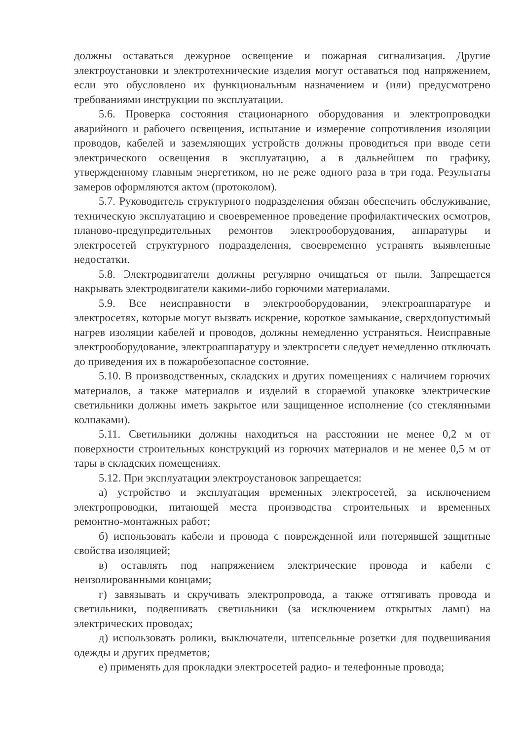должны оставаться дежурное освещение и пожарная сигнализация. Другие электроустановки и электротехнические изделия могут оставаться под напряжением, если это обусловлено их функциональным назначением и (или) предусмотрено требованиями инструкции по эксплуатации.
5.6. Проверка состояния стационарного оборудования и электропроводки аварийного и рабочего освещения, испытание и измерение сопротивления изоляции проводов, кабелей и заземляющих устройств должны проводиться при вводе сети электрического освещения в эксплуатацию, а в дальнейшем по графику, утвержденному главным энергетиком, но не реже одного раза в три года. Результаты замеров оформляются актом (протоколом).
5.7. Руководитель структурного подразделения обязан обеспечить обслуживание, техническую эксплуатацию и своевременное проведение профилактических осмотров, планово-предупредительных ремонтов электрооборудования, аппаратуры и электросетей структурного подразделения, своевременно устранять выявленные недостатки.
5.8. Электродвигатели должны регулярно очищаться от пыли. Запрещается накрывать электродвигатели какими-либо горючими материалами.
5.9. Все неисправности в электрооборудовании, электроаппаратуре и электросетях, которые могут вызвать искрение, короткое замыкание, сверхдопустимый нагрев изоляции кабелей и проводов, должны немедленно устраняться. Неисправные электрооборудование, электроаппаратуру и электросети следует немедленно отключать до приведения их в пожаробезопасное состояние.
5.10. В производственных, складских и других помещениях с наличием горючих материалов, а также материалов и изделий в сгораемой упаковке электрические светильники должны иметь закрытое или защищенное исполнение (со стеклянными колпаками).
5.11. Светильники должны находиться на расстоянии не менее 0,2 м от поверхности строительных конструкций из горючих материалов и не менее 0,5 м от тары в складских помещениях.
5.12. При эксплуатации электроустановок запрещается:
а) устройство и эксплуатация временных электросетей, за исключением электропроводки, питающей места производства строительных и временных ремонтно-монтажных работ;
б) использовать кабели и провода с поврежденной или потерявшей защитные свойства изоляцией;
в) оставлять под напряжением электрические провода и кабели с неизолированными концами;
г) завязывать и скручивать электропровода, а также оттягивать провода и светильники, подвешивать светильники (за исключением открытых ламп) на электрических проводах;
д) использовать ролики, выключатели, штепсельные розетки для подвешивания одежды и других предметов;
е) применять для прокладки электросетей радио- и телефонные провода;